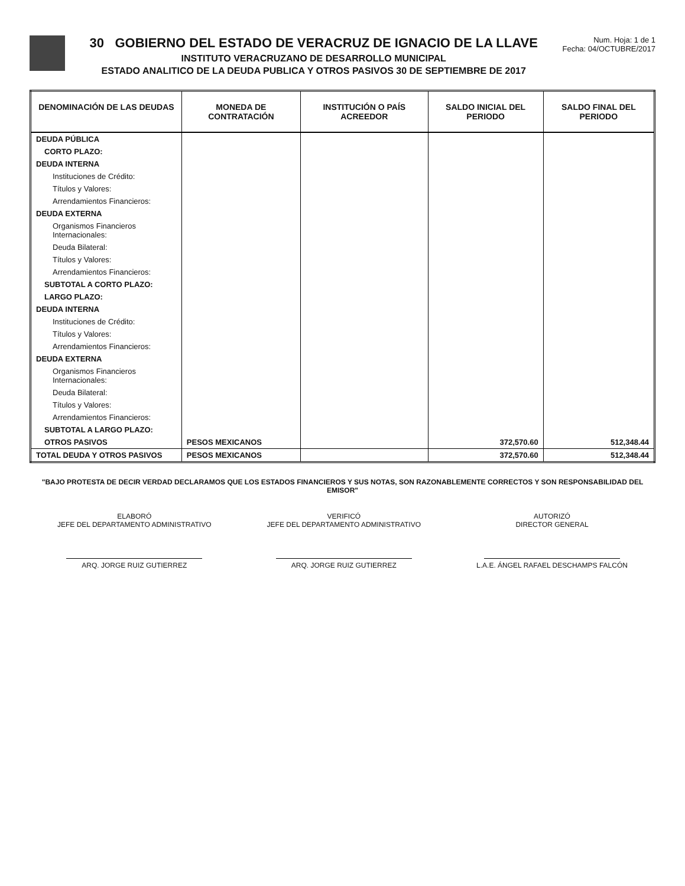30 GOBIERNO DEL ESTADO DE VERACRUZ DE IGNACIO DE LA LLAVE
INSTITUTO VERACRUZANO DE DESARROLLO MUNICIPAL
ESTADO ANALITICO DE LA DEUDA PUBLICA Y OTROS PASIVOS 30 DE SEPTIEMBRE DE 2017
Num. Hoja: 1 de 1
Fecha: 04/OCTUBRE/2017
| DENOMINACIÓN DE LAS DEUDAS | MONEDA DE CONTRATACIÓN | INSTITUCIÓN O PAÍS ACREEDOR | SALDO INICIAL DEL PERIODO | SALDO FINAL DEL PERIODO |
| --- | --- | --- | --- | --- |
| DEUDA PÚBLICA | | | | |
| CORTO PLAZO: | | | | |
| DEUDA INTERNA | | | | |
| Instituciones de Crédito: | | | | |
| Títulos y Valores: | | | | |
| Arrendamientos Financieros: | | | | |
| DEUDA EXTERNA | | | | |
| Organismos Financieros Internacionales: | | | | |
| Deuda Bilateral: | | | | |
| Títulos y Valores: | | | | |
| Arrendamientos Financieros: | | | | |
| SUBTOTAL A CORTO PLAZO: | | | | |
| LARGO PLAZO: | | | | |
| DEUDA INTERNA | | | | |
| Instituciones de Crédito: | | | | |
| Títulos y Valores: | | | | |
| Arrendamientos Financieros: | | | | |
| DEUDA EXTERNA | | | | |
| Organismos Financieros Internacionales: | | | | |
| Deuda Bilateral: | | | | |
| Títulos y Valores: | | | | |
| Arrendamientos Financieros: | | | | |
| SUBTOTAL A LARGO PLAZO: | | | | |
| OTROS PASIVOS | PESOS MEXICANOS | | 372,570.60 | 512,348.44 |
| TOTAL DEUDA Y OTROS PASIVOS | PESOS MEXICANOS | | 372,570.60 | 512,348.44 |
"BAJO PROTESTA DE DECIR VERDAD DECLARAMOS QUE LOS ESTADOS FINANCIEROS Y SUS NOTAS, SON RAZONABLEMENTE CORRECTOS Y SON RESPONSABILIDAD DEL EMISOR"
ELABORÓ
JEFE DEL DEPARTAMENTO ADMINISTRATIVO
ARQ. JORGE RUIZ GUTIERREZ
VERIFICÓ
JEFE DEL DEPARTAMENTO ADMINISTRATIVO
ARQ. JORGE RUIZ GUTIERREZ
AUTORIZÓ
DIRECTOR GENERAL
L.A.E. ÁNGEL RAFAEL DESCHAMPS FALCÓN